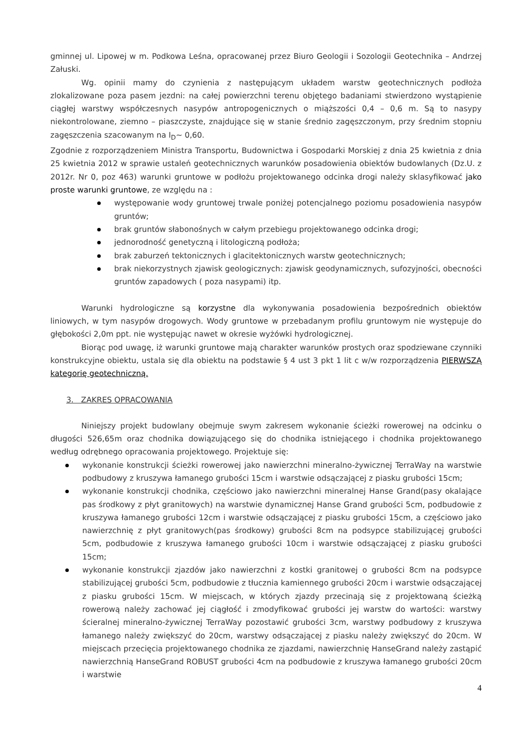gminnej ul. Lipowej w m. Podkowa Leśna, opracowanej przez Biuro Geologii i Sozologii Geotechnika – Andrzej Załuski.
Wg. opinii mamy do czynienia z następującym układem warstw geotechnicznych podłoża zlokalizowane poza pasem jezdni: na całej powierzchni terenu objętego badaniami stwierdzono wystąpienie ciągłej warstwy współczesnych nasypów antropogenicznych o miąższości 0,4 – 0,6 m. Są to nasypy niekontrolowane, ziemno – piaszczyste, znajdujące się w stanie średnio zagęszczonym, przy średnim stopniu zagęszczenia szacowanym na I<sub>D</sub>~ 0,60.
Zgodnie z rozporządzeniem Ministra Transportu, Budownictwa i Gospodarki Morskiej z dnia 25 kwietnia z dnia 25 kwietnia 2012 w sprawie ustaleń geotechnicznych warunków posadowienia obiektów budowlanych (Dz.U. z 2012r. Nr 0, poz 463) warunki gruntowe w podłożu projektowanego odcinka drogi należy sklasyfikować jako proste warunki gruntowe, ze względu na :
występowanie wody gruntowej trwale poniżej potencjalnego poziomu posadowienia nasypów gruntów;
brak gruntów słabonośnych w całym przebiegu projektowanego odcinka drogi;
jednorodność genetyczną i litologiczną podłoża;
brak zaburzeń tektonicznych i glacitektonicznych warstw geotechnicznych;
brak niekorzystnych zjawisk geologicznych: zjawisk geodynamicznych, sufozyjności, obecności gruntów zapadowych ( poza nasypami) itp.
Warunki hydrologiczne są korzystne dla wykonywania posadowienia bezpośrednich obiektów liniowych, w tym nasypów drogowych. Wody gruntowe w przebadanym profilu gruntowym nie występuje do głębokości 2,0m ppt. nie występując nawet w okresie wyżówki hydrologicznej.
Biorąc pod uwagę, iż warunki gruntowe mają charakter warunków prostych oraz spodziewane czynniki konstrukcyjne obiektu, ustala się dla obiektu na podstawie § 4 ust 3 pkt 1 lit c w/w rozporządzenia PIERWSZĄ kategorię geotechniczną.
3. ZAKRES OPRACOWANIA
Niniejszy projekt budowlany obejmuje swym zakresem wykonanie ścieżki rowerowej na odcinku o długości 526,65m oraz chodnika dowiązującego się do chodnika istniejącego i chodnika projektowanego według odrębnego opracowania projektowego. Projektuje się:
wykonanie konstrukcji ścieżki rowerowej jako nawierzchni mineralno-żywicznej TerraWay na warstwie podbudowy z kruszywa łamanego grubości 15cm i warstwie odsączającej z piasku grubości 15cm;
wykonanie konstrukcji chodnika, częściowo jako nawierzchni mineralnej Hanse Grand(pasy okalające pas środkowy z płyt granitowych) na warstwie dynamicznej Hanse Grand grubości 5cm, podbudowie z kruszywa łamanego grubości 12cm i warstwie odsączającej z piasku grubości 15cm, a częściowo jako nawierzchnię z płyt granitowych(pas środkowy) grubości 8cm na podsypce stabilizującej grubości 5cm, podbudowie z kruszywa łamanego grubości 10cm i warstwie odsączającej z piasku grubości 15cm;
wykonanie konstrukcji zjazdów jako nawierzchni z kostki granitowej o grubości 8cm na podsypce stabilizującej grubości 5cm, podbudowie z tłucznia kamiennego grubości 20cm i warstwie odsączającej z piasku grubości 15cm. W miejscach, w których zjazdy przecinają się z projektowaną ścieżką rowerową należy zachować jej ciągłość i zmodyfikować grubości jej warstw do wartości: warstwy ścieralnej mineralno-żywicznej TerraWay pozostawić grubości 3cm, warstwy podbudowy z kruszywa łamanego należy zwiększyć do 20cm, warstwy odsączającej z piasku należy zwiększyć do 20cm. W miejscach przecięcia projektowanego chodnika ze zjazdami, nawierzchnię HanseGrand należy zastąpić nawierzchnią HanseGrand ROBUST grubości 4cm na podbudowie z kruszywa łamanego grubości 20cm i warstwie
4